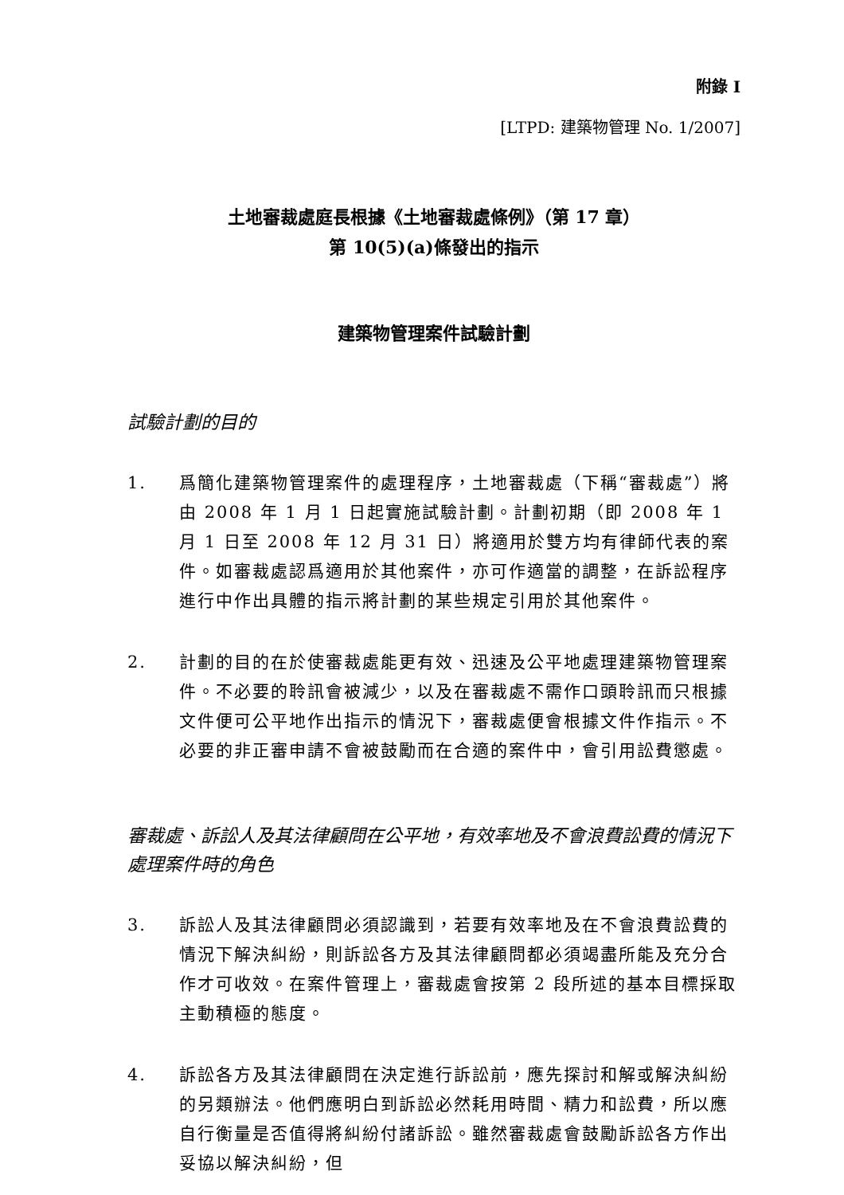附錄 I
[LTPD: 建築物管理 No. 1/2007]
土地審裁處庭長根據《土地審裁處條例》（第 17 章）
第 10(5)(a)條發出的指示
建築物管理案件試驗計劃
試驗計劃的目的
1. 爲簡化建築物管理案件的處理程序，土地審裁處（下稱“審裁處”）將由 2008 年 1 月 1 日起實施試驗計劃。計劃初期（即 2008 年 1 月 1 日至 2008 年 12 月 31 日）將適用於雙方均有律師代表的案件。如審裁處認爲適用於其他案件，亦可作適當的調整，在訴訟程序進行中作出具體的指示將計劃的某些規定引用於其他案件。
2. 計劃的目的在於使審裁處能更有效、迅速及公平地處理建築物管理案件。不必要的聆訊會被減少，以及在審裁處不需作口頭聆訊而只根據文件便可公平地作出指示的情況下，審裁處便會根據文件作指示。不必要的非正審申請不會被鼓勵而在合適的案件中，會引用訟費懲處。
審裁處、訴訟人及其法律顧問在公平地，有效率地及不會浪費訟費的情況下處理案件時的角色
3. 訴訟人及其法律顧問必須認識到，若要有效率地及在不會浪費訟費的情況下解決糾紛，則訴訟各方及其法律顧問都必須竭盡所能及充分合作才可收效。在案件管理上，審裁處會按第 2 段所述的基本目標採取主動積極的態度。
4. 訴訟各方及其法律顧問在決定進行訴訟前，應先探討和解或解決糾紛的另類辦法。他們應明白到訴訟必然耗用時間、精力和訟費，所以應自行衡量是否值得將糾紛付諸訴訟。雖然審裁處會鼓勵訴訟各方作出妥協以解決糾紛，但